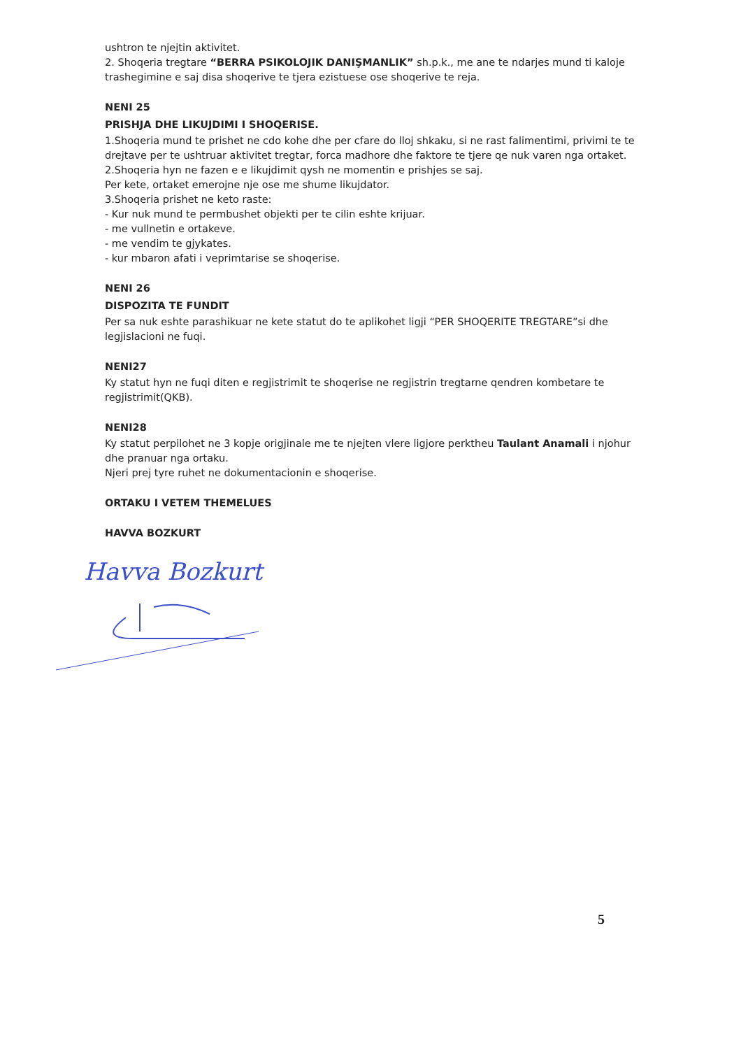ushtron te njejtin aktivitet.
2. Shoqeria tregtare “BERRA PSIKOLOJIK DANIŞMANLIK” sh.p.k., me ane te ndarjes mund ti kaloje trashegimine e saj disa shoqerive te tjera ezistuese ose shoqerive te reja.
NENI 25
PRISHJA DHE LIKUJDIMI I SHOQERISE.
1.Shoqeria mund te prishet ne cdo kohe dhe per cfare do lloj shkaku, si ne rast falimentimi, privimi te te drejtave per te ushtruar aktivitet tregtar, forca madhore dhe faktore te tjere qe nuk varen nga ortaket.
2.Shoqeria hyn ne fazen e e likujdimit qysh ne momentin e prishjes se saj.
Per kete, ortaket emerojne nje ose me shume likujdator.
3.Shoqeria prishet ne keto raste:
- Kur nuk mund te permbushet objekti per te cilin eshte krijuar.
- me vullnetin e ortakeve.
- me vendim te gjykates.
- kur mbaron afati i veprimtarise se shoqerise.
NENI 26
DISPOZITA TE FUNDIT
Per sa nuk eshte parashikuar ne kete statut do te aplikohet ligji “PER SHOQERITE TREGTARE”si dhe legjislacioni ne fuqi.
NENI27
Ky statut hyn ne fuqi diten e regjistrimit te shoqerise ne regjistrin tregtarne qendren kombetare te regjistrimit(QKB).
NENI28
Ky statut perpilohet ne 3 kopje origjinale me te njejten vlere ligjore perktheu Taulant Anamali i njohur dhe pranuar nga ortaku.
Njeri prej tyre ruhet ne dokumentacionin e shoqerise.
ORTAKU I VETEM THEMELUES
HAVVA BOZKURT
Havva Bozkurt
5